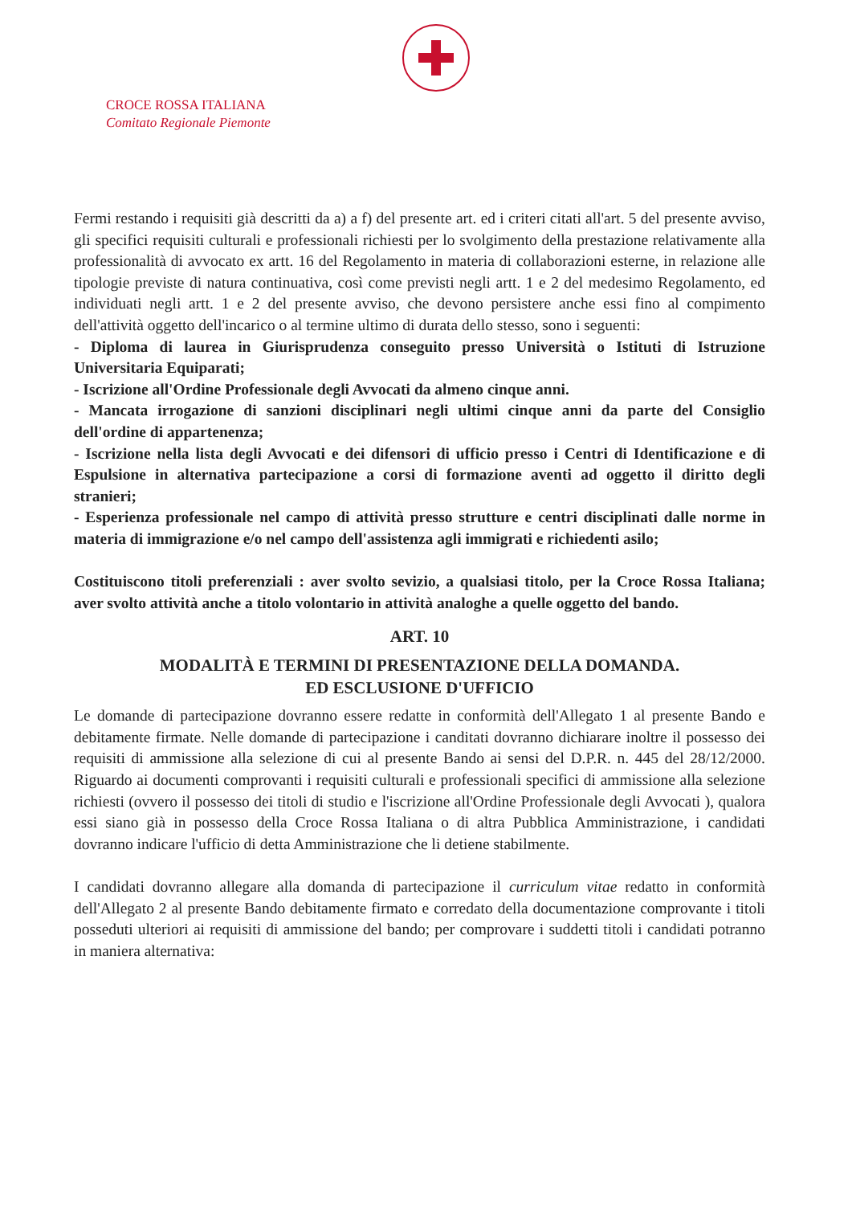CROCE ROSSA ITALIANA
Comitato Regionale Piemonte
Fermi restando i requisiti già descritti da a) a f) del presente art. ed i criteri citati all'art. 5 del presente avviso, gli specifici requisiti culturali e professionali richiesti per lo svolgimento della prestazione relativamente alla professionalità di avvocato ex artt. 16 del Regolamento in materia di collaborazioni esterne, in relazione alle tipologie previste di natura continuativa, così come previsti negli artt. 1 e 2 del medesimo Regolamento, ed individuati negli artt. 1 e 2 del presente avviso, che devono persistere anche essi fino al compimento dell'attività oggetto dell'incarico o al termine ultimo di durata dello stesso, sono i seguenti:
- Diploma di laurea in Giurisprudenza conseguito presso Università o Istituti di Istruzione Universitaria Equiparati;
- Iscrizione all'Ordine Professionale degli Avvocati da almeno cinque anni.
- Mancata irrogazione di sanzioni disciplinari negli ultimi cinque anni da parte del Consiglio dell'ordine di appartenenza;
- Iscrizione nella lista degli Avvocati e dei difensori di ufficio presso i Centri di Identificazione e di Espulsione in alternativa partecipazione a corsi di formazione aventi ad oggetto il diritto degli stranieri;
- Esperienza professionale nel campo di attività presso strutture e centri disciplinati dalle norme in materia di immigrazione e/o nel campo dell'assistenza agli immigrati e richiedenti asilo;
Costituiscono titoli preferenziali : aver svolto sevizio, a qualsiasi titolo, per la Croce Rossa Italiana; aver svolto attività anche a titolo volontario in attività analoghe a quelle oggetto del bando.
ART. 10
MODALITÀ E TERMINI DI PRESENTAZIONE DELLA DOMANDA.
ED ESCLUSIONE D'UFFICIO
Le domande di partecipazione dovranno essere redatte in conformità dell'Allegato 1 al presente Bando e debitamente firmate. Nelle domande di partecipazione i canditati dovranno dichiarare inoltre il possesso dei requisiti di ammissione alla selezione di cui al presente Bando ai sensi del D.P.R. n. 445 del 28/12/2000. Riguardo ai documenti comprovanti i requisiti culturali e professionali specifici di ammissione alla selezione richiesti (ovvero il possesso dei titoli di studio e l'iscrizione all'Ordine Professionale degli Avvocati ), qualora essi siano già in possesso della Croce Rossa Italiana o di altra Pubblica Amministrazione, i candidati dovranno indicare l'ufficio di detta Amministrazione che li detiene stabilmente.
I candidati dovranno allegare alla domanda di partecipazione il curriculum vitae redatto in conformità dell'Allegato 2 al presente Bando debitamente firmato e corredato della documentazione comprovante i titoli posseduti ulteriori ai requisiti di ammissione del bando; per comprovare i suddetti titoli i candidati potranno in maniera alternativa: